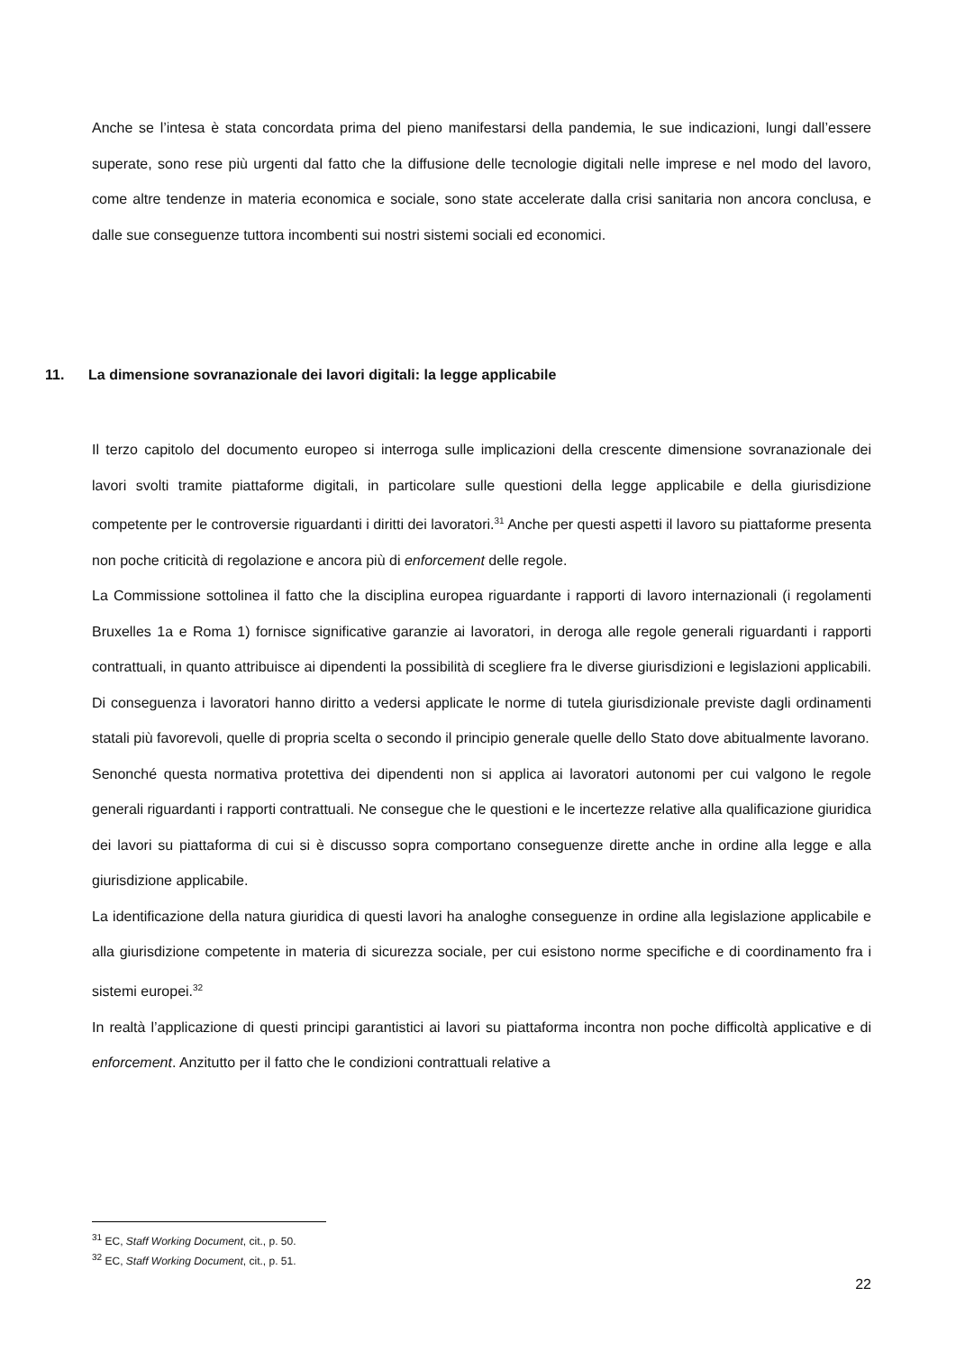Anche se l’intesa è stata concordata prima del pieno manifestarsi della pandemia, le sue indicazioni, lungi dall’essere superate, sono rese più urgenti dal fatto che la diffusione delle tecnologie digitali nelle imprese e nel modo del lavoro, come altre tendenze in materia economica e sociale, sono state accelerate dalla crisi sanitaria non ancora conclusa, e dalle sue conseguenze tuttora incombenti sui nostri sistemi sociali ed economici.
11. La dimensione sovranazionale dei lavori digitali: la legge applicabile
Il terzo capitolo del documento europeo si interroga sulle implicazioni della crescente dimensione sovranazionale dei lavori svolti tramite piattaforme digitali, in particolare sulle questioni della legge applicabile e della giurisdizione competente per le controversie riguardanti i diritti dei lavoratori.<sup>31</sup> Anche per questi aspetti il lavoro su piattaforme presenta non poche criticità di regolazione e ancora più di enforcement delle regole.
La Commissione sottolinea il fatto che la disciplina europea riguardante i rapporti di lavoro internazionali (i regolamenti Bruxelles 1a e Roma 1) fornisce significative garanzie ai lavoratori, in deroga alle regole generali riguardanti i rapporti contrattuali, in quanto attribuisce ai dipendenti la possibilità di scegliere fra le diverse giurisdizioni e legislazioni applicabili. Di conseguenza i lavoratori hanno diritto a vedersi applicate le norme di tutela giurisdizionale previste dagli ordinamenti statali più favorevoli, quelle di propria scelta o secondo il principio generale quelle dello Stato dove abitualmente lavorano.
Senonché questa normativa protettiva dei dipendenti non si applica ai lavoratori autonomi per cui valgono le regole generali riguardanti i rapporti contrattuali. Ne consegue che le questioni e le incertezze relative alla qualificazione giuridica dei lavori su piattaforma di cui si è discusso sopra comportano conseguenze dirette anche in ordine alla legge e alla giurisdizione applicabile.
La identificazione della natura giuridica di questi lavori ha analoghe conseguenze in ordine alla legislazione applicabile e alla giurisdizione competente in materia di sicurezza sociale, per cui esistono norme specifiche e di coordinamento fra i sistemi europei.<sup>32</sup>
In realtà l’applicazione di questi principi garantistici ai lavori su piattaforma incontra non poche difficoltà applicative e di enforcement. Anzitutto per il fatto che le condizioni contrattuali relative a
<sup>31</sup> EC, Staff Working Document, cit., p. 50.
<sup>32</sup> EC, Staff Working Document, cit., p. 51.
22